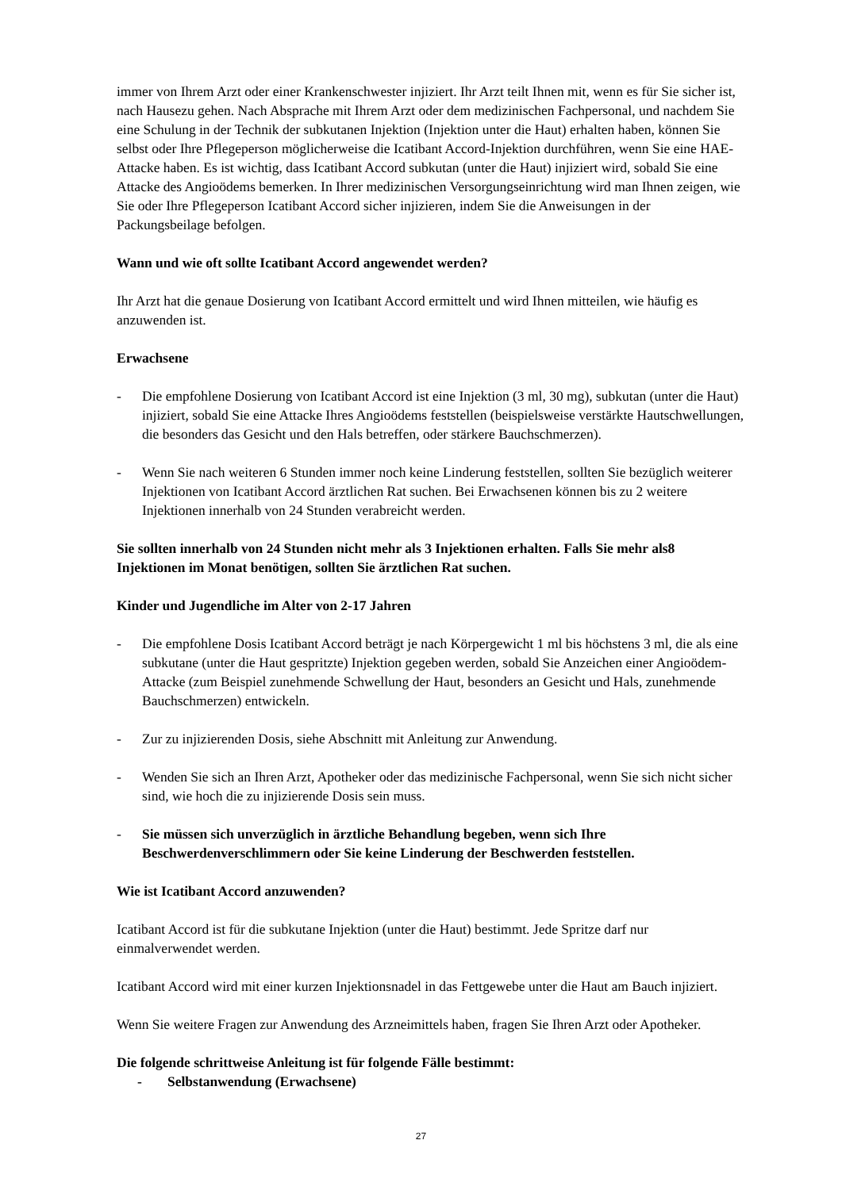immer von Ihrem Arzt oder einer Krankenschwester injiziert. Ihr Arzt teilt Ihnen mit, wenn es für Sie sicher ist, nach Hausezu gehen. Nach Absprache mit Ihrem Arzt oder dem medizinischen Fachpersonal, und nachdem Sie eine Schulung in der Technik der subkutanen Injektion (Injektion unter die Haut) erhalten haben, können Sie selbst oder Ihre Pflegeperson möglicherweise die Icatibant Accord-Injektion durchführen, wenn Sie eine HAE-Attacke haben. Es ist wichtig, dass Icatibant Accord subkutan (unter die Haut) injiziert wird, sobald Sie eine Attacke des Angioödems bemerken. In Ihrer medizinischen Versorgungseinrichtung wird man Ihnen zeigen, wie Sie oder Ihre Pflegeperson Icatibant Accord sicher injizieren, indem Sie die Anweisungen in der Packungsbeilage befolgen.
Wann und wie oft sollte Icatibant Accord angewendet werden?
Ihr Arzt hat die genaue Dosierung von Icatibant Accord ermittelt und wird Ihnen mitteilen, wie häufig es anzuwenden ist.
Erwachsene
- Die empfohlene Dosierung von Icatibant Accord ist eine Injektion (3 ml, 30 mg), subkutan (unter die Haut) injiziert, sobald Sie eine Attacke Ihres Angioödems feststellen (beispielsweise verstärkte Hautschwellungen, die besonders das Gesicht und den Hals betreffen, oder stärkere Bauchschmerzen).
- Wenn Sie nach weiteren 6 Stunden immer noch keine Linderung feststellen, sollten Sie bezüglich weiterer Injektionen von Icatibant Accord ärztlichen Rat suchen. Bei Erwachsenen können bis zu 2 weitere Injektionen innerhalb von 24 Stunden verabreicht werden.
Sie sollten innerhalb von 24 Stunden nicht mehr als 3 Injektionen erhalten. Falls Sie mehr als8 Injektionen im Monat benötigen, sollten Sie ärztlichen Rat suchen.
Kinder und Jugendliche im Alter von 2-17 Jahren
- Die empfohlene Dosis Icatibant Accord beträgt je nach Körpergewicht 1 ml bis höchstens 3 ml, die als eine subkutane (unter die Haut gespritzte) Injektion gegeben werden, sobald Sie Anzeichen einer Angioödem-Attacke (zum Beispiel zunehmende Schwellung der Haut, besonders an Gesicht und Hals, zunehmende Bauchschmerzen) entwickeln.
- Zur zu injizierenden Dosis, siehe Abschnitt mit Anleitung zur Anwendung.
- Wenden Sie sich an Ihren Arzt, Apotheker oder das medizinische Fachpersonal, wenn Sie sich nicht sicher sind, wie hoch die zu injizierende Dosis sein muss.
- Sie müssen sich unverzüglich in ärztliche Behandlung begeben, wenn sich Ihre Beschwerdenverschlimmern oder Sie keine Linderung der Beschwerden feststellen.
Wie ist Icatibant Accord anzuwenden?
Icatibant Accord ist für die subkutane Injektion (unter die Haut) bestimmt. Jede Spritze darf nur einmalverwendet werden.
Icatibant Accord wird mit einer kurzen Injektionsnadel in das Fettgewebe unter die Haut am Bauch injiziert.
Wenn Sie weitere Fragen zur Anwendung des Arzneimittels haben, fragen Sie Ihren Arzt oder Apotheker.
Die folgende schrittweise Anleitung ist für folgende Fälle bestimmt:
- Selbstanwendung (Erwachsene)
27